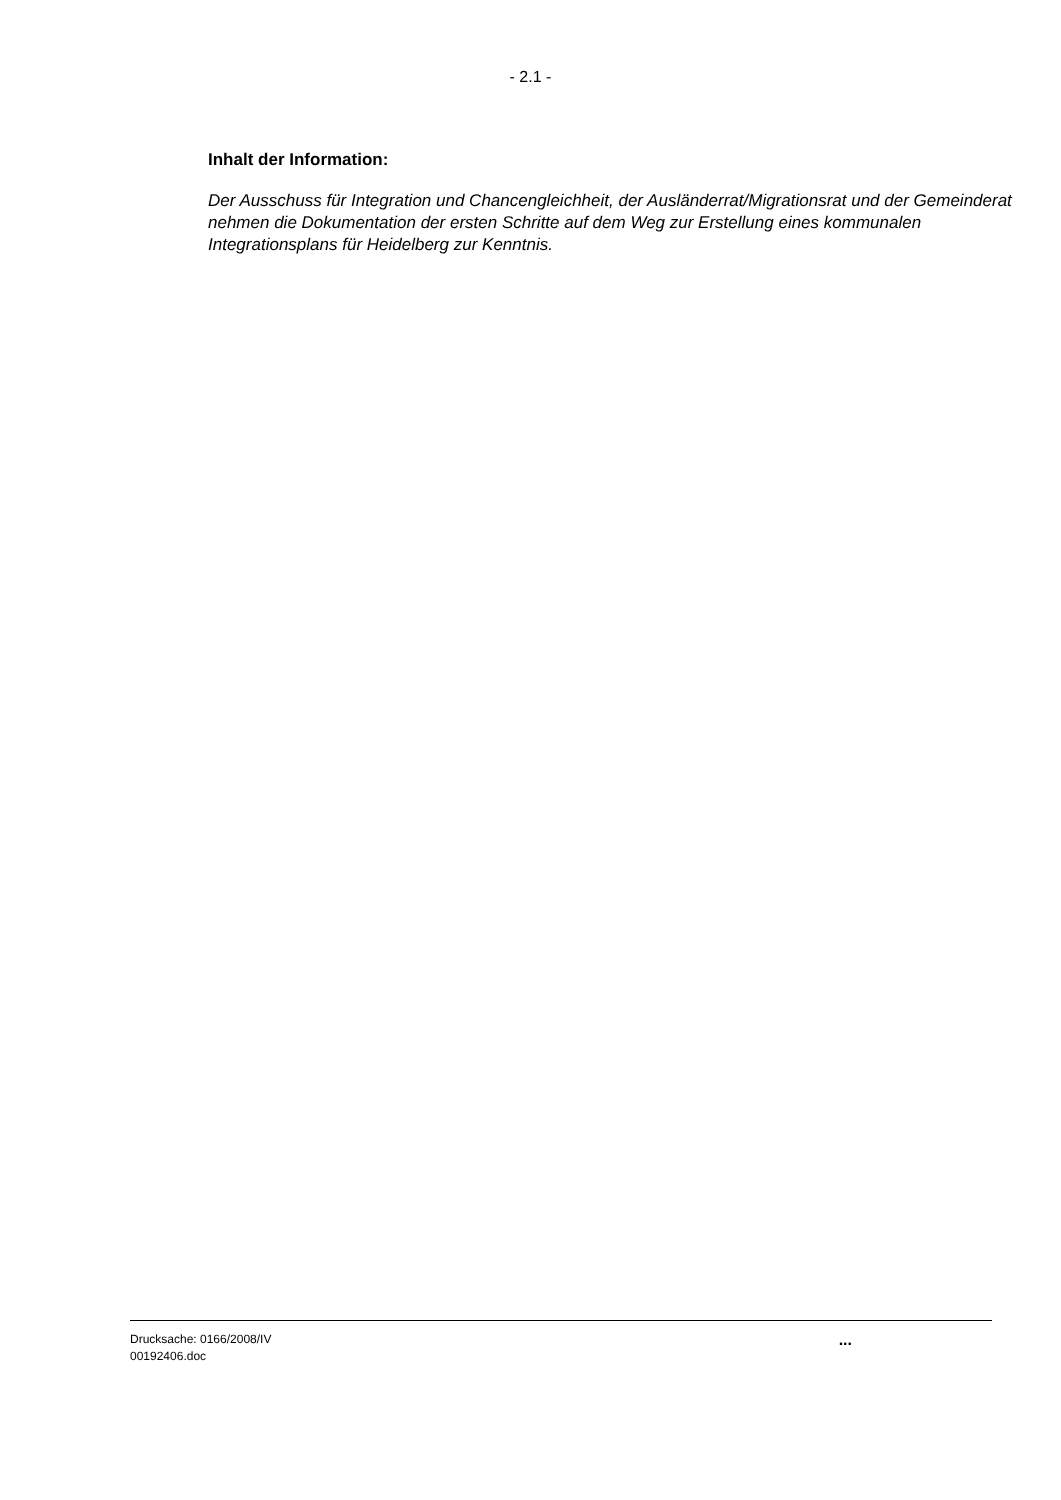- 2.1 -
Inhalt der Information:
Der Ausschuss für Integration und Chancengleichheit, der Ausländerrat/Migrationsrat und der Gemeinderat nehmen die Dokumentation der ersten Schritte auf dem Weg zur Erstellung eines kommunalen Integrationsplans für Heidelberg zur Kenntnis.
Drucksache: 0166/2008/IV
00192406.doc
...